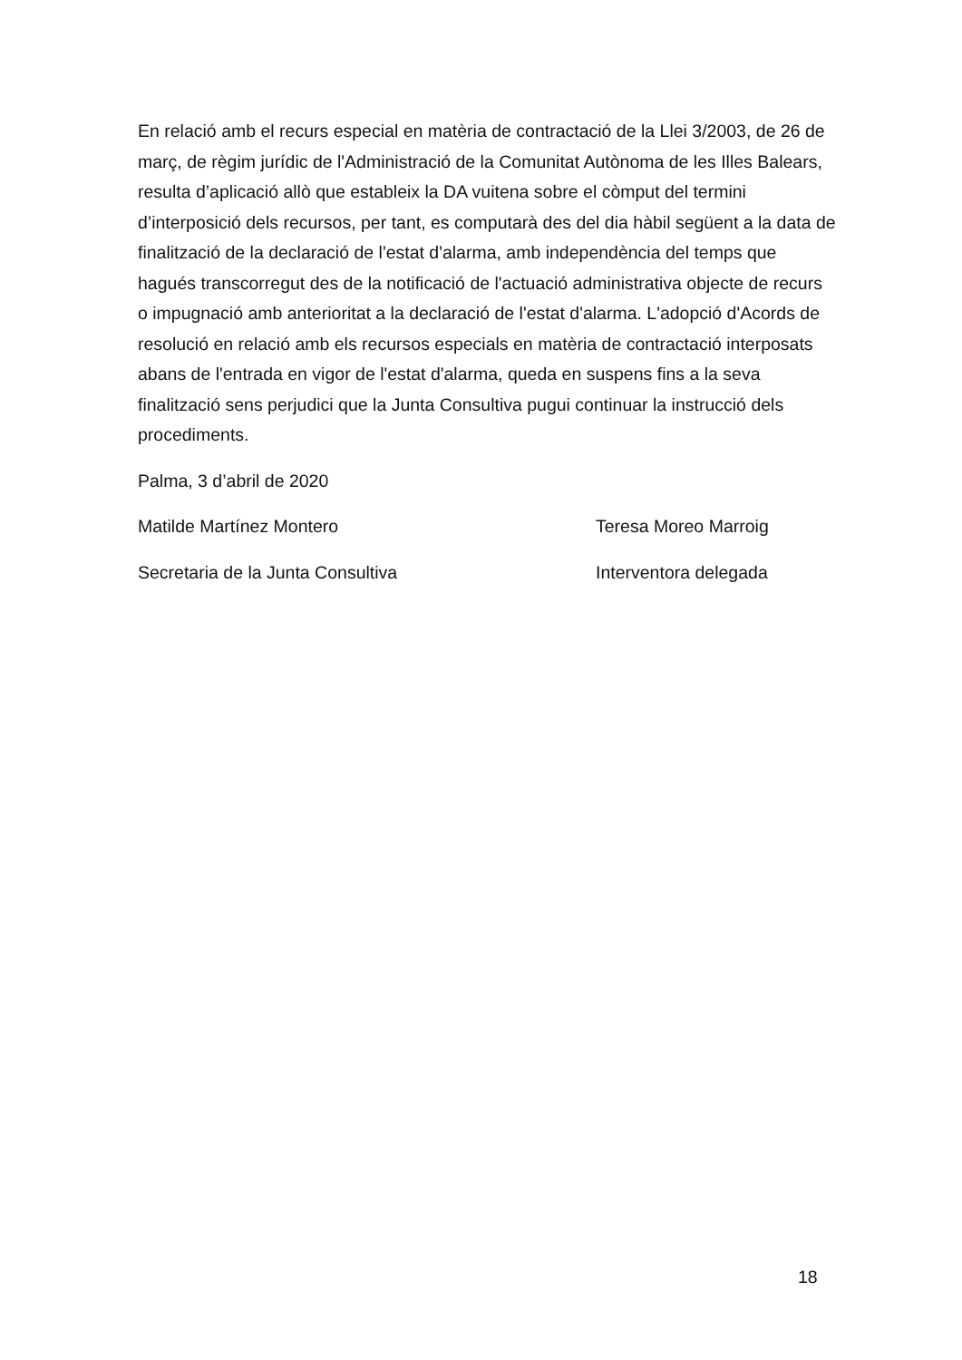En relació amb el recurs especial en matèria de contractació de la Llei 3/2003, de 26 de març, de règim jurídic de l'Administració de la Comunitat Autònoma de les Illes Balears, resulta d’aplicació allò que estableix la DA vuitena sobre el còmput del termini d’interposició dels recursos, per tant, es computarà des del dia hàbil següent a la data de finalització de la declaració de l'estat d'alarma, amb independència del temps que hagués transcorregut des de la notificació de l'actuació administrativa objecte de recurs o impugnació amb anterioritat a la declaració de l'estat d'alarma. L'adopció d'Acords de resolució en relació amb els recursos especials en matèria de contractació interposats abans de l'entrada en vigor de l'estat d'alarma, queda en suspens fins a la seva finalització sens perjudici que la Junta Consultiva pugui continuar la instrucció dels procediments.
Palma, 3 d’abril de 2020
Matilde Martínez Montero Teresa Moreo Marroig
Secretaria de la Junta Consultiva Interventora delegada
18